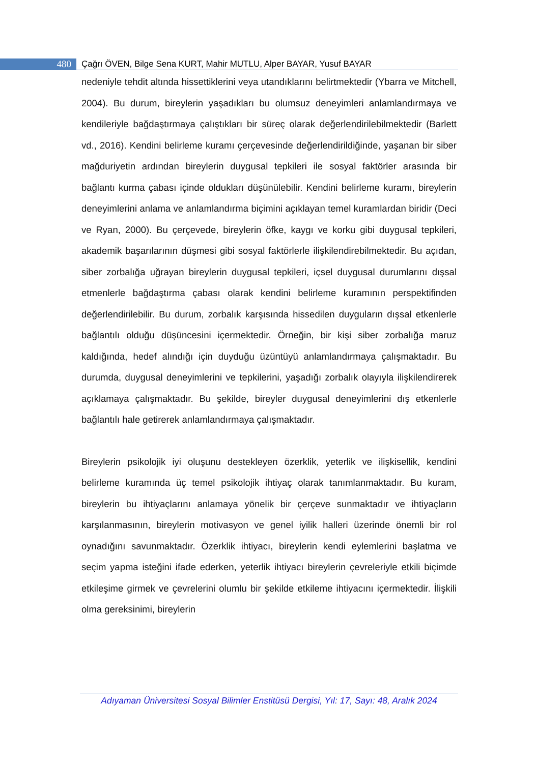480
Çağrı ÖVEN, Bilge Sena KURT, Mahir MUTLU, Alper BAYAR, Yusuf BAYAR
nedeniyle tehdit altında hissettiklerini veya utandıklarını belirtmektedir (Ybarra ve Mitchell, 2004). Bu durum, bireylerin yaşadıkları bu olumsuz deneyimleri anlamlandırmaya ve kendileriyle bağdaştırmaya çalıştıkları bir süreç olarak değerlendirilebilmektedir (Barlett vd., 2016). Kendini belirleme kuramı çerçevesinde değerlendirildiğinde, yaşanan bir siber mağduriyetin ardından bireylerin duygusal tepkileri ile sosyal faktörler arasında bir bağlantı kurma çabası içinde oldukları düşünülebilir. Kendini belirleme kuramı, bireylerin deneyimlerini anlama ve anlamlandırma biçimini açıklayan temel kuramlardan biridir (Deci ve Ryan, 2000). Bu çerçevede, bireylerin öfke, kaygı ve korku gibi duygusal tepkileri, akademik başarılarının düşmesi gibi sosyal faktörlerle ilişkilendirebilmektedir. Bu açıdan, siber zorbalığa uğrayan bireylerin duygusal tepkileri, içsel duygusal durumlarını dışsal etmenlerle bağdaştırma çabası olarak kendini belirleme kuramının perspektifinden değerlendirilebilir. Bu durum, zorbalık karşısında hissedilen duyguların dışsal etkenlerle bağlantılı olduğu düşüncesini içermektedir. Örneğin, bir kişi siber zorbalığa maruz kaldığında, hedef alındığı için duyduğu üzüntüyü anlamlandırmaya çalışmaktadır. Bu durumda, duygusal deneyimlerini ve tepkilerini, yaşadığı zorbalık olayıyla ilişkilendirerek açıklamaya çalışmaktadır. Bu şekilde, bireyler duygusal deneyimlerini dış etkenlerle bağlantılı hale getirerek anlamlandırmaya çalışmaktadır.
Bireylerin psikolojik iyi oluşunu destekleyen özerklik, yeterlik ve ilişkisellik, kendini belirleme kuramında üç temel psikolojik ihtiyaç olarak tanımlanmaktadır. Bu kuram, bireylerin bu ihtiyaçlarını anlamaya yönelik bir çerçeve sunmaktadır ve ihtiyaçların karşılanmasının, bireylerin motivasyon ve genel iyilik halleri üzerinde önemli bir rol oynadığını savunmaktadır. Özerklik ihtiyacı, bireylerin kendi eylemlerini başlatma ve seçim yapma isteğini ifade ederken, yeterlik ihtiyacı bireylerin çevreleriyle etkili biçimde etkileşime girmek ve çevrelerini olumlu bir şekilde etkileme ihtiyacını içermektedir. İlişkili olma gereksinimi, bireylerin
Adıyaman Üniversitesi Sosyal Bilimler Enstitüsü Dergisi, Yıl: 17, Sayı: 48, Aralık 2024